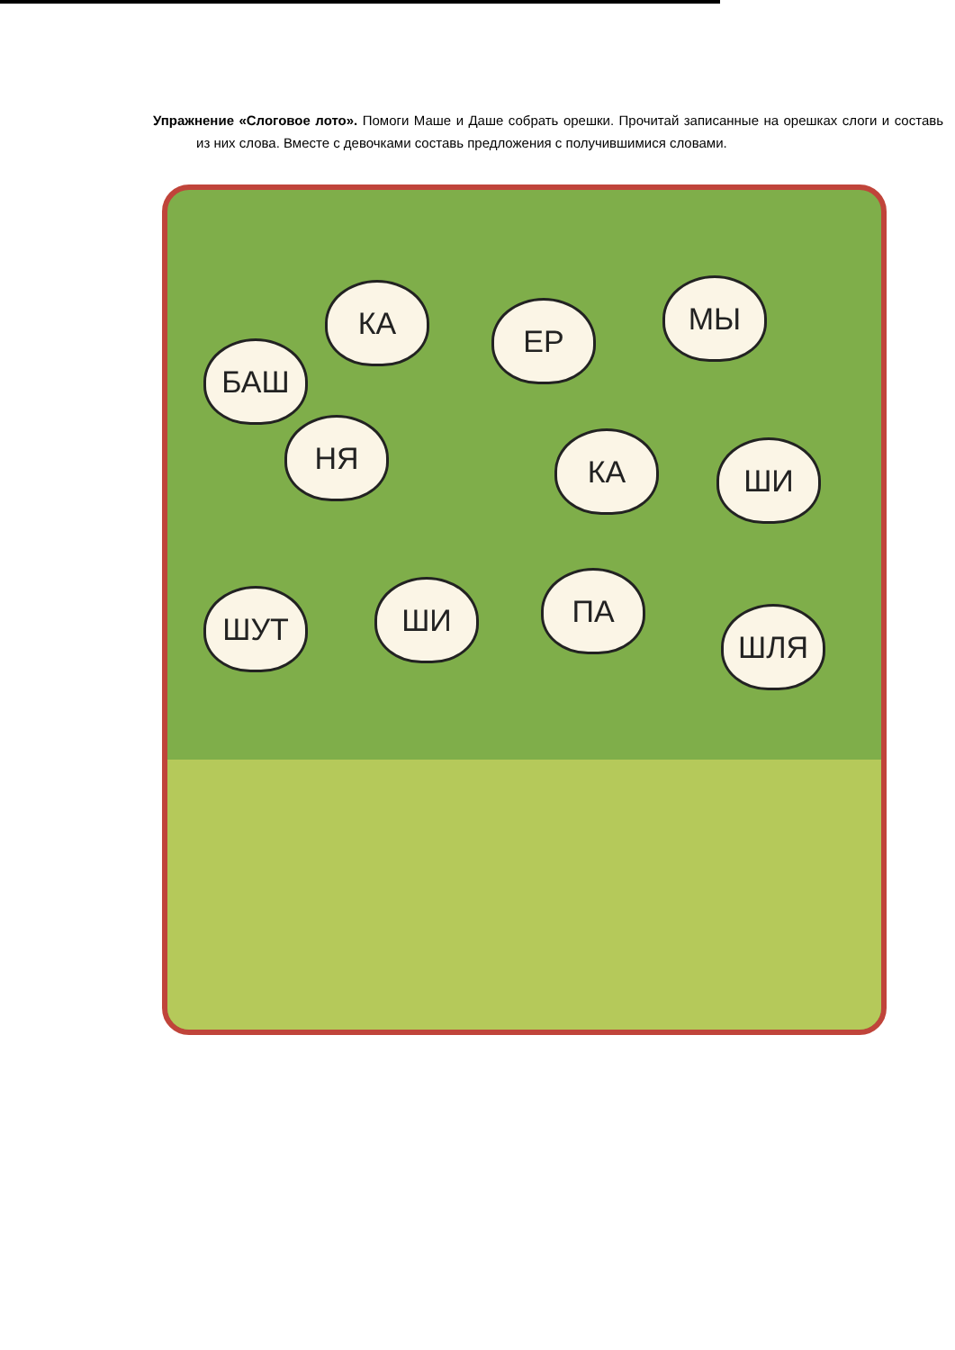Упражнение «Слоговое лото». Помоги Маше и Даше собрать орешки. Прочитай записанные на орешках слоги и составь из них слова. Вместе с девочками составь предложения с получившимися словами.
БАШ
КА ЕР
МЫ
НЯ КА ШИ
ШУТ ШИ ПА
ШЛЯ